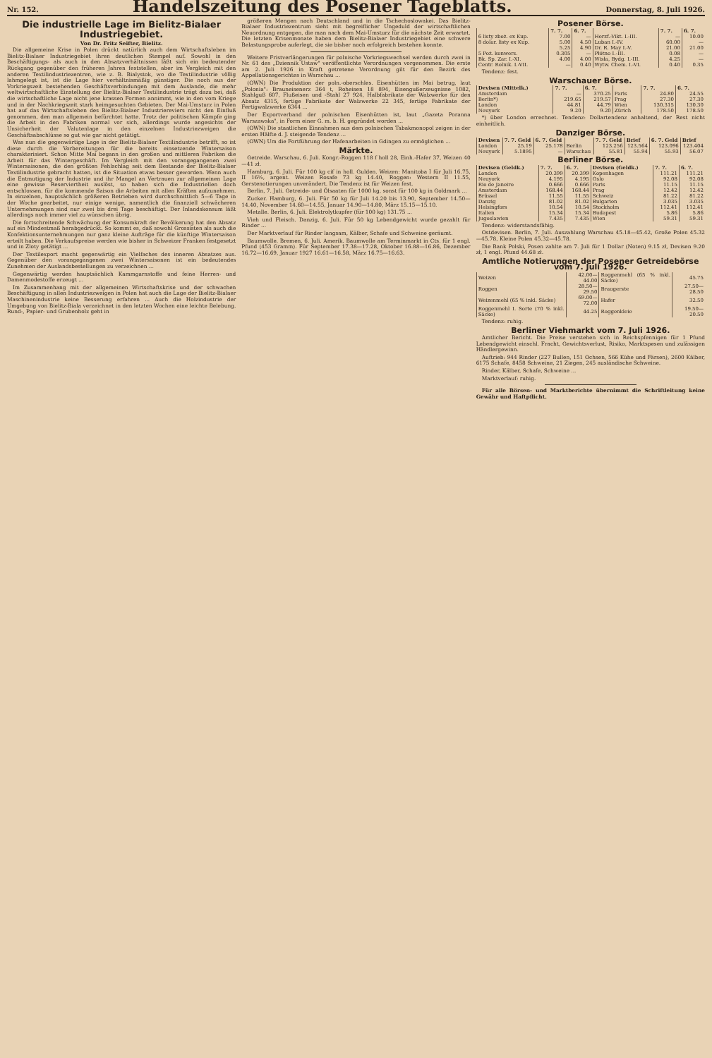Nr. 152. Handelszeitung des Posener Tageblatts. Donnerstag, 8. Juli 1926.
Die industrielle Lage im Bielitz-Bialaer Industriegebiet.
Von Dr. Fritz Seifter, Bielitz.
Die allgemeine Krise in Polen drückt natürlich auch dem Wirtschaftsleben im Bielitz-Bialaer Industriegebiet ihren deutlichen Stempel auf. Sowohl in den Beschäftigungs- als auch in den Absatzverhältnissen läßt sich ein bedeutender Rückgang gegenüber den früheren Jahren feststellen, aber im Vergleich mit den anderen Textilindustriezentren, wie z. B. Bialystok, wo die Textilindustrie völlig lahmgelegt ist, ist die Lage hier verhältnismäßig günstiger. Die noch aus der Vorkriegszeit bestehenden Geschäftsverbindungen mit dem Auslande, die mehr weltwirtschaftliche Einstellung der Bielitz-Bialaer Textilindustrie trägt dazu bei, daß die wirtschaftliche Lage nicht jene krassen Formen annimmt, wie in den vom Kriege und in der Nachkriegszeit stark heimgesuchten Gebieten. Der Mai-Umsturz in Polen hat auf das Wirtschaftsleben des Bielitz-Bialaer Industriereviers nicht den Einfluß genommen, den man allgemein befürchtet hatte. Trotz der politischen Kämpfe ging die Arbeit in den Fabriken normal vor sich, allerdings wurde angesichts der Unsicherheit der Valutenlage in den einzelnen Industriezweigen die Geschäftsabschlüsse so gut wie gar nicht getätigt.
Was nun die gegenwärtige Lage in der Bielitz-Bialaer Textilindustrie betrifft, so ist diese durch die Vorbereitungen für die bereits einsetzende Wintersaison charakterisiert. Schon Mitte Mai begann in den großen und mittleren Fabriken die Arbeit für das Wintergeschäft. Im Vergleich mit den vorangegangenen zwei Wintersaisonen, die den größten Fehlschlag seit dem Bestande der Bielitz-Bialaer Textilindustrie gebracht hatten, ist die Situation etwas besser geworden. Wenn auch die Entmutigung der Industrie und ihr Mangel an Vertrauen zur allgemeinen Lage eine gewisse Reserviertheit auslöst, so haben sich die Industriellen doch entschlossen, für die kommende Saison die Arbeiten mit allen Kräften aufzunehmen. In einzelnen, hauptsächlich größeren Betrieben wird durchschnittlich 5—6 Tage in der Woche gearbeitet, nur einige wenige, namentlich die finanziell schwächeren Unternehmungen sind nur zwei bis drei Tage beschäftigt. Der Inlandskonsum läßt allerdings noch immer viel zu wünschen übrig.
Die fortschreitende Schwächung der Konsumkraft der Bevölkerung hat den Absatz auf ein Mindestmaß herabgedrückt. So kommt es, daß sowohl Grossisten als auch die Konfektionsunternehmungen nur ganz kleine Aufträge für die künftige Wintersaison erteilt haben. Die Verkaufspreise werden wie bisher in Schweizer Franken festgesetzt und in Zloty getätigt ...
Der Textilexport macht gegenwärtig ein Vielfaches des inneren Absatzes aus. Gegenüber den vorangegangenen zwei Wintersaisonen ist ein bedeutendes Zunehmen der Auslandsbestellungen zu verzeichnen ...
Gegenwärtig werden hauptsächlich Kammgarnstoffe und feine Herren- und Damenmodestoffe erzeugt ...
Im Zusammenhang mit der allgemeinen Wirtschaftskrise und der schwachen Beschäftigung in allen Industriezweigen in Polen hat auch die Lage der Bielitz-Bialaer Maschinenindustrie keine Besserung erfahren ... Auch die Holzindustrie der Umgebung von Bielitz-Biala verzeichnet in den letzten Wochen eine leichte Belebung. Rund-, Papier- und Grubenholz geht in
größeren Mengen nach Deutschland und in die Tschechoslowakei. Das Bielitz-Bialaer Industriezentrum sieht mit begreiflicher Ungeduld der wirtschaftlichen Neuordnung entgegen, die man nach dem Mai-Umsturz für die nächste Zeit erwartet. Die letzten Krisenmonate haben dem Bielitz-Bialaer Industriegebiet eine schwere Belastungsprobe auferlegt, die sie bisher noch erfolgreich bestehen konnte.
Weitere Fristverlängerungen für polnische Vorkriegswechsel werden durch zwei in Nr. 61 des „Dziennik Ustaw" veröffentlichte Verordnungen vorgenommen. Die erste am 2. Juli 1926 in Kraft getretene Verordnung gilt für den Bezirk des Appellationsgerichtes in Warschau ...
(OWN) Die Produktion der poln.-oberschles. Eisenhütten im Mai betrug, laut „Polonia": Brauneisenerz 364 t, Roheisen 18 894, Eisengußerzeugnisse 1082, Stahlguß 607, Flußeisen und -Stahl 27 924, Halbfabrikate der Walzwerke für den Absatz 4315, fertige Fabrikate der Walzwerke 22 345, fertige Fabrikate der Fertigwalzwerke 6344 ...
Der Exportverband der polnischen Eisenhütten ist, laut „Gazeta Poranna Warszawska", in Form einer G. m. b. H. gegründet worden ...
(OWN) Die staatlichen Einnahmen aus dem polnischen Tabakmonopol zeigen in der ersten Hälfte d. J. steigende Tendenz ...
(OWN) Um die Fortführung der Hafenarbeiten in Gdingen zu ermöglichen ...
Märkte.
Getreide. Warschau, 6. Juli. Kongr.-Roggen 118 f holl 28, Einh.-Hafer 37, Weizen 40—41 zł.
Hamburg, 6. Juli. Für 100 kg cif in holl. Gulden. Weizen: Manitoba I für Juli 16.75, II 16½, argent. Weizen Rosafe 73 kg 14.40, Roggen: Western II 11.55, Gerstenotierungen unverändert. Die Tendenz ist für Weizen fest.
Berlin, 7. Juli. Getreide- und Ölsaaten für 1000 kg, sonst für 100 kg in Goldmark ...
Zucker. Hamburg, 6. Juli. Für 50 kg für Juli 14.20 bis 13.90, September 14.50—14.40, November 14.60—14.55, Januar 14.90—14.80, März 15.15—15.10.
Metalle. Berlin, 6. Juli. Elektrolytkupfer (für 100 kg) 131.75 ...
Vieh und Fleisch. Danzig, 6. Juli. Für 50 kg Lebendgewicht wurde gezahlt für Rinder ...
Der Marktverlauf für Rinder langsam, Kälber, Schafe und Schweine geräumt.
Baumwolle. Bremen, 6. Juli. Amerik. Baumwolle am Terminmarkt in Cts. für 1 engl. Pfund (453 Gramm). Für September 17.38—17.28, Oktober 16.88—16.86, Dezember 16.72—16.69, Januar 1927 16.61—16.58, März 16.75—16.63.
Posener Börse.
| | 7. 7. | 6. 7. | | 7. 7. | 6. 7. |
| --- | --- | --- | --- | --- | --- |
| 6 listy zboż. ex Kup. | 7.00 | — | Herzf.-Vikt. I.-III. | — | 10.00 |
| 8 dolar. listy ex Kup. | 5.00 | 4.50 | Luban I.-IV. | 60.00 | — |
| | 5.25 | 4.90 | Dr. R. May I.-V. | 21.00 | 21.00 |
| 5 Poż. konwers. | 0.305 | — | Płótno I.-III. | 0.08 | — |
| Bk. Sp. Zar. I.-XI. | 4.00 | 4.00 | Wisła, Bydg. I.-III. | 4.25 | — |
| Centr. Rolnik. I.-VII. | — | 0.40 | Wytw. Chem. I.-VI. | 0.40 | 0.35 |
Tendenz: fest.
Warschauer Börse.
| Devisen (Mittelk.) | 7. 7. | 6. 7. | | 7. 7. | 6. 7. |
| --- | --- | --- | --- | --- | --- |
| Amsterdam | — | 370.25 | Paris | 24.80 | 24.55 |
| Berlin*) | 219.65 | 219.57 | Prag | 27.30 | 27.30 |
| London | 44.81 | 44.79 | Wien | 130.315 | 130.30 |
| Neuyork | 9.20 | 9.20 | Zürich | 178.50 | 178.50 |
*) über London errechnet. Tendenz: Dollartendenz anhaltend, der Rest nicht einheitlich.
Danziger Börse.
| Devisen | 7. 7. Geld | 6. 7. Geld | | 7. 7. Geld | Brief | 6. 7. Geld | Brief |
| --- | --- | --- | --- | --- | --- | --- | --- |
| London | 25.19 | 25.178 | Berlin | 123.256 | 123.564 | 123.096 | 123.404 |
| Neuyork | 5.1895 | — | Warschau | 55.81 | 55.94 | 55.93 | 56.07 |
Berliner Börse.
| Devisen (Geldk.) | 7. 7. | 6. 7. | Devisen (Geldk.) | 7. 7. | 6. 7. |
| --- | --- | --- | --- | --- | --- |
| London | 20.399 | 20.399 | Kopenhagen | 111.21 | 111.21 |
| Neuyork | 4.195 | 4.195 | Oslo | 92.08 | 92.08 |
| Rio de Janeiro | 0.666 | 0.666 | Paris | 11.15 | 11.15 |
| Amsterdam | 168.44 | 168.44 | Prag | 12.42 | 12.42 |
| Brüssel | 11.55 | 11.55 | Schweiz | 81.22 | 81.22 |
| Danzig | 81.02 | 81.02 | Bulgarien | 3.035 | 3.035 |
| Helsingfors | 10.54 | 10.54 | Stockholm | 112.41 | 112.41 |
| Italien | 15.34 | 15.34 | Budapest | 5.86 | 5.86 |
| Jugoslawien | 7.435 | 7.435 | Wien | 59.31 | 59.31 |
Tendenz: widerstandsfähig.
Ostdevisen. Berlin, 7. Juli. Auszahlung Warschau 45.18—45.42, Große Polen 45.32—45.78, Kleine Polen 45.32—45.78.
Die Bank Polski, Posen zahlte am 7. Juli für 1 Dollar (Noten) 9.15 zł, Devisen 9.20 zł, 1 engl. Pfund 44.68 zł.
Amtliche Notierungen der Posener Getreidebörse vom 7. Juli 1926.
| Weizen | 42.00—44.00 | Roggenmehl (65 % inkl. Säcke) | 45.75 |
| Roggen | 28.50—29.50 | Braugerste | 27.50—28.50 |
| Weizenmehl (65 % inkl. Säcke) | 69.00—72.00 | Hafer | 32.50 |
| Roggenmehl I. Sorte (70 % inkl. Säcke) | 44.25 | Roggenkleie | 19.50—20.50 |
Tendenz: ruhig.
Berliner Viehmarkt vom 7. Juli 1926.
Amtlicher Bericht. Die Preise verstehen sich in Reichspfennigen für 1 Pfund Lebendgewicht einschl. Fracht, Gewichtsverlust, Risiko, Marktspesen und zulässigen Händlergewinn.
Auftrieb: 944 Rinder (227 Bullen, 151 Ochsen, 566 Kühe und Färsen), 2600 Kälber, 6175 Schafe, 8458 Schweine, 21 Ziegen, 245 ausländische Schweine.
Rinder, Kälber, Schafe, Schweine ...
Marktverlauf: ruhig.
Für alle Börsen- und Marktberichte übernimmt die Schriftleitung keine Gewähr und Haftpflicht.